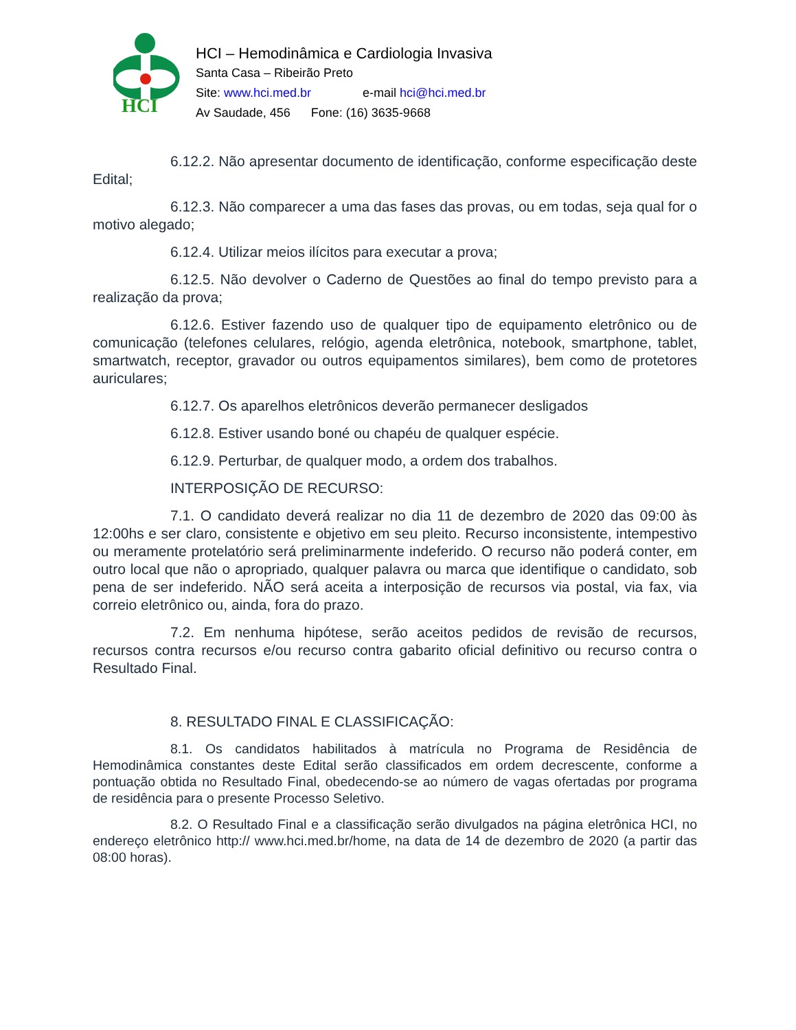HCI
HCI – Hemodinâmica e Cardiologia Invasiva
Santa Casa – Ribeirão Preto
Site: www.hci.med.br e-mail hci@hci.med.br
Av Saudade, 456 Fone: (16) 3635-9668
6.12.2. Não apresentar documento de identificação, conforme especificação deste Edital;
6.12.3. Não comparecer a uma das fases das provas, ou em todas, seja qual for o motivo alegado;
6.12.4. Utilizar meios ilícitos para executar a prova;
6.12.5. Não devolver o Caderno de Questões ao final do tempo previsto para a realização da prova;
6.12.6. Estiver fazendo uso de qualquer tipo de equipamento eletrônico ou de comunicação (telefones celulares, relógio, agenda eletrônica, notebook, smartphone, tablet, smartwatch, receptor, gravador ou outros equipamentos similares), bem como de protetores auriculares;
6.12.7. Os aparelhos eletrônicos deverão permanecer desligados
6.12.8. Estiver usando boné ou chapéu de qualquer espécie.
6.12.9. Perturbar, de qualquer modo, a ordem dos trabalhos.
INTERPOSIÇÃO DE RECURSO:
7.1. O candidato deverá realizar no dia 11 de dezembro de 2020 das 09:00 às 12:00hs e ser claro, consistente e objetivo em seu pleito. Recurso inconsistente, intempestivo ou meramente protelatório será preliminarmente indeferido. O recurso não poderá conter, em outro local que não o apropriado, qualquer palavra ou marca que identifique o candidato, sob pena de ser indeferido. NÃO será aceita a interposição de recursos via postal, via fax, via correio eletrônico ou, ainda, fora do prazo.
7.2. Em nenhuma hipótese, serão aceitos pedidos de revisão de recursos, recursos contra recursos e/ou recurso contra gabarito oficial definitivo ou recurso contra o Resultado Final.
8. RESULTADO FINAL E CLASSIFICAÇÃO:
8.1. Os candidatos habilitados à matrícula no Programa de Residência de Hemodinâmica constantes deste Edital serão classificados em ordem decrescente, conforme a pontuação obtida no Resultado Final, obedecendo-se ao número de vagas ofertadas por programa de residência para o presente Processo Seletivo.
8.2. O Resultado Final e a classificação serão divulgados na página eletrônica HCI, no endereço eletrônico http:// www.hci.med.br/home, na data de 14 de dezembro de 2020 (a partir das 08:00 horas).